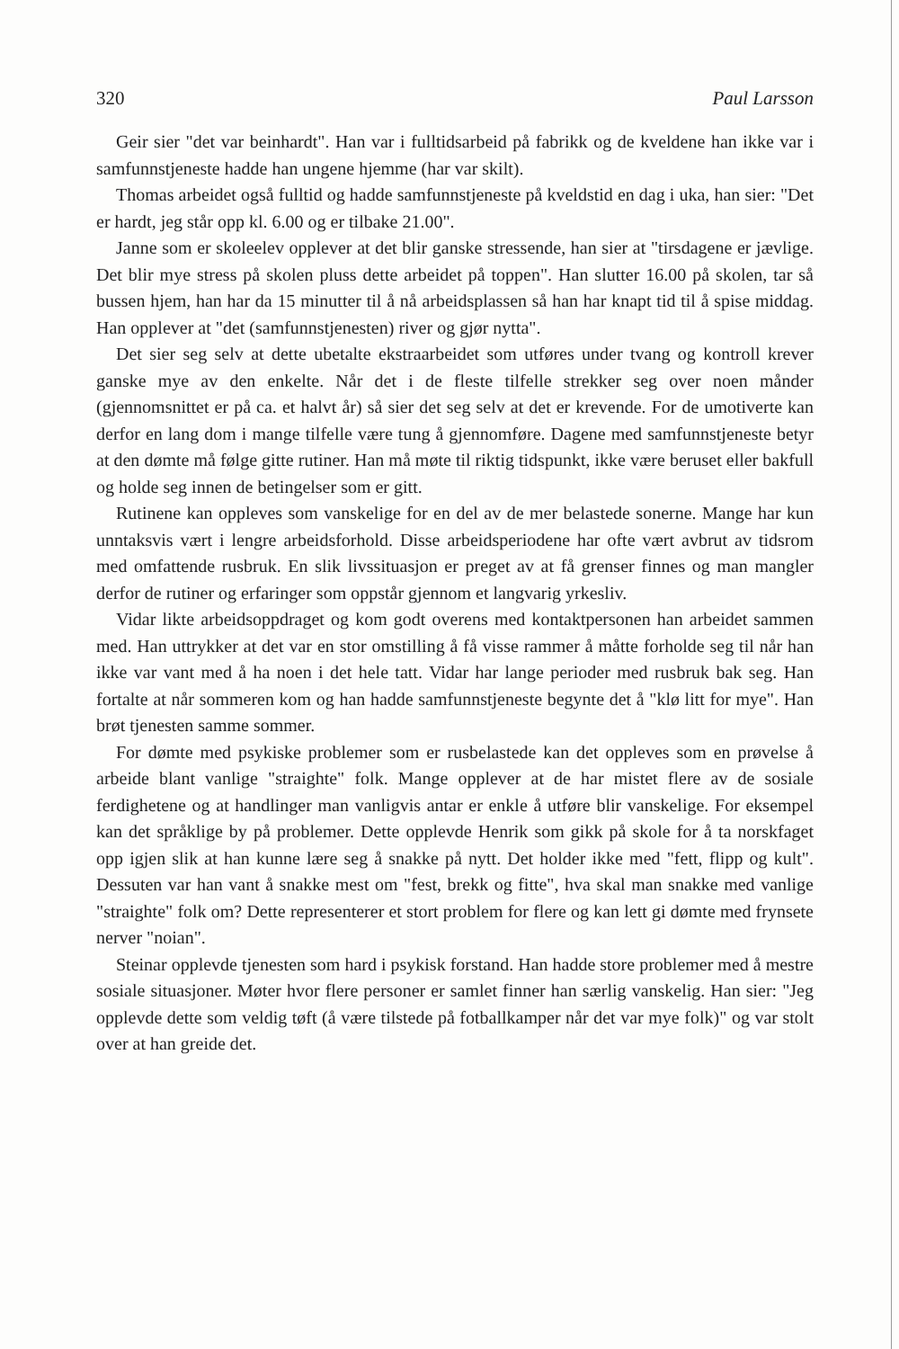320 Paul Larsson
Geir sier "det var beinhardt". Han var i fulltidsarbeid på fabrikk og de kveldene han ikke var i samfunnstjeneste hadde han ungene hjemme (har var skilt).
Thomas arbeidet også fulltid og hadde samfunnstjeneste på kveldstid en dag i uka, han sier: "Det er hardt, jeg står opp kl. 6.00 og er tilbake 21.00".
Janne som er skoleelev opplever at det blir ganske stressende, han sier at "tirsdagene er jævlige. Det blir mye stress på skolen pluss dette arbeidet på toppen". Han slutter 16.00 på skolen, tar så bussen hjem, han har da 15 minutter til å nå arbeidsplassen så han har knapt tid til å spise middag. Han opplever at "det (samfunnstjenesten) river og gjør nytta".
Det sier seg selv at dette ubetalte ekstraarbeidet som utføres under tvang og kontroll krever ganske mye av den enkelte. Når det i de fleste tilfelle strekker seg over noen månder (gjennomsnittet er på ca. et halvt år) så sier det seg selv at det er krevende. For de umotiverte kan derfor en lang dom i mange tilfelle være tung å gjennomføre. Dagene med samfunnstjeneste betyr at den dømte må følge gitte rutiner. Han må møte til riktig tidspunkt, ikke være beruset eller bakfull og holde seg innen de betingelser som er gitt.
Rutinene kan oppleves som vanskelige for en del av de mer belastede sonerne. Mange har kun unntaksvis vært i lengre arbeidsforhold. Disse arbeidsperiodene har ofte vært avbrut av tidsrom med omfattende rusbruk. En slik livssituasjon er preget av at få grenser finnes og man mangler derfor de rutiner og erfaringer som oppstår gjennom et langvarig yrkesliv.
Vidar likte arbeidsoppdraget og kom godt overens med kontaktpersonen han arbeidet sammen med. Han uttrykker at det var en stor omstilling å få visse rammer å måtte forholde seg til når han ikke var vant med å ha noen i det hele tatt. Vidar har lange perioder med rusbruk bak seg. Han fortalte at når sommeren kom og han hadde samfunnstjeneste begynte det å "klø litt for mye". Han brøt tjenesten samme sommer.
For dømte med psykiske problemer som er rusbelastede kan det oppleves som en prøvelse å arbeide blant vanlige "straighte" folk. Mange opplever at de har mistet flere av de sosiale ferdighetene og at handlinger man vanligvis antar er enkle å utføre blir vanskelige. For eksempel kan det språklige by på problemer. Dette opplevde Henrik som gikk på skole for å ta norskfaget opp igjen slik at han kunne lære seg å snakke på nytt. Det holder ikke med "fett, flipp og kult". Dessuten var han vant å snakke mest om "fest, brekk og fitte", hva skal man snakke med vanlige "straighte" folk om? Dette representerer et stort problem for flere og kan lett gi dømte med frynsete nerver "noian".
Steinar opplevde tjenesten som hard i psykisk forstand. Han hadde store problemer med å mestre sosiale situasjoner. Møter hvor flere personer er samlet finner han særlig vanskelig. Han sier: "Jeg opplevde dette som veldig tøft (å være tilstede på fotballkamper når det var mye folk)" og var stolt over at han greide det.